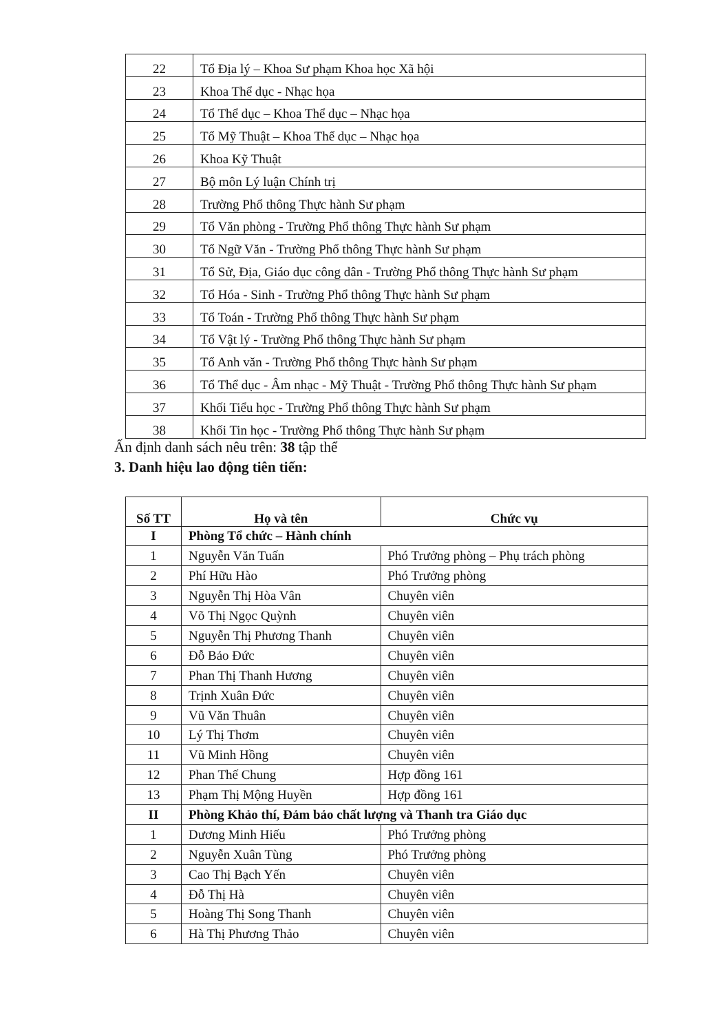| 22 | Tổ Địa lý – Khoa Sư phạm Khoa học Xã hội |
| 23 | Khoa Thể dục - Nhạc họa |
| 24 | Tổ Thể dục – Khoa Thể dục – Nhạc họa |
| 25 | Tổ Mỹ Thuật – Khoa Thể dục – Nhạc họa |
| 26 | Khoa Kỹ Thuật |
| 27 | Bộ môn Lý luận Chính trị |
| 28 | Trường Phổ thông Thực hành Sư phạm |
| 29 | Tổ Văn phòng - Trường Phổ thông Thực hành Sư phạm |
| 30 | Tổ Ngữ Văn - Trường Phổ thông Thực hành Sư phạm |
| 31 | Tổ Sử, Địa, Giáo dục công dân - Trường Phổ thông Thực hành Sư phạm |
| 32 | Tổ Hóa - Sinh - Trường Phổ thông Thực hành Sư phạm |
| 33 | Tổ Toán - Trường Phổ thông Thực hành Sư phạm |
| 34 | Tổ Vật lý - Trường Phổ thông Thực hành Sư phạm |
| 35 | Tổ Anh văn - Trường Phổ thông Thực hành Sư phạm |
| 36 | Tổ Thể dục - Âm nhạc - Mỹ Thuật - Trường Phổ thông Thực hành Sư phạm |
| 37 | Khối Tiểu học - Trường Phổ thông Thực hành Sư phạm |
| 38 | Khối Tin học - Trường Phổ thông Thực hành Sư phạm |
Ấn định danh sách nêu trên: 38 tập thể
3. Danh hiệu lao động tiên tiến:
| Số TT | Họ và tên | Chức vụ |
| --- | --- | --- |
| I | Phòng Tổ chức – Hành chính | |
| 1 | Nguyễn Văn Tuấn | Phó Trưởng phòng – Phụ trách phòng |
| 2 | Phí Hữu Hào | Phó Trưởng phòng |
| 3 | Nguyễn Thị Hòa Vân | Chuyên viên |
| 4 | Võ Thị Ngọc Quỳnh | Chuyên viên |
| 5 | Nguyễn Thị Phương Thanh | Chuyên viên |
| 6 | Đỗ Bảo Đức | Chuyên viên |
| 7 | Phan Thị Thanh Hương | Chuyên viên |
| 8 | Trịnh Xuân Đức | Chuyên viên |
| 9 | Vũ Văn Thuân | Chuyên viên |
| 10 | Lý Thị Thơm | Chuyên viên |
| 11 | Vũ Minh Hồng | Chuyên viên |
| 12 | Phan Thế Chung | Hợp đồng 161 |
| 13 | Phạm Thị Mộng Huyền | Hợp đồng 161 |
| II | Phòng Khảo thí, Đảm bảo chất lượng và Thanh tra Giáo dục | |
| 1 | Dương Minh Hiếu | Phó Trưởng phòng |
| 2 | Nguyễn Xuân Tùng | Phó Trưởng phòng |
| 3 | Cao Thị Bạch Yến | Chuyên viên |
| 4 | Đỗ Thị Hà | Chuyên viên |
| 5 | Hoàng Thị Song Thanh | Chuyên viên |
| 6 | Hà Thị Phương Thảo | Chuyên viên |